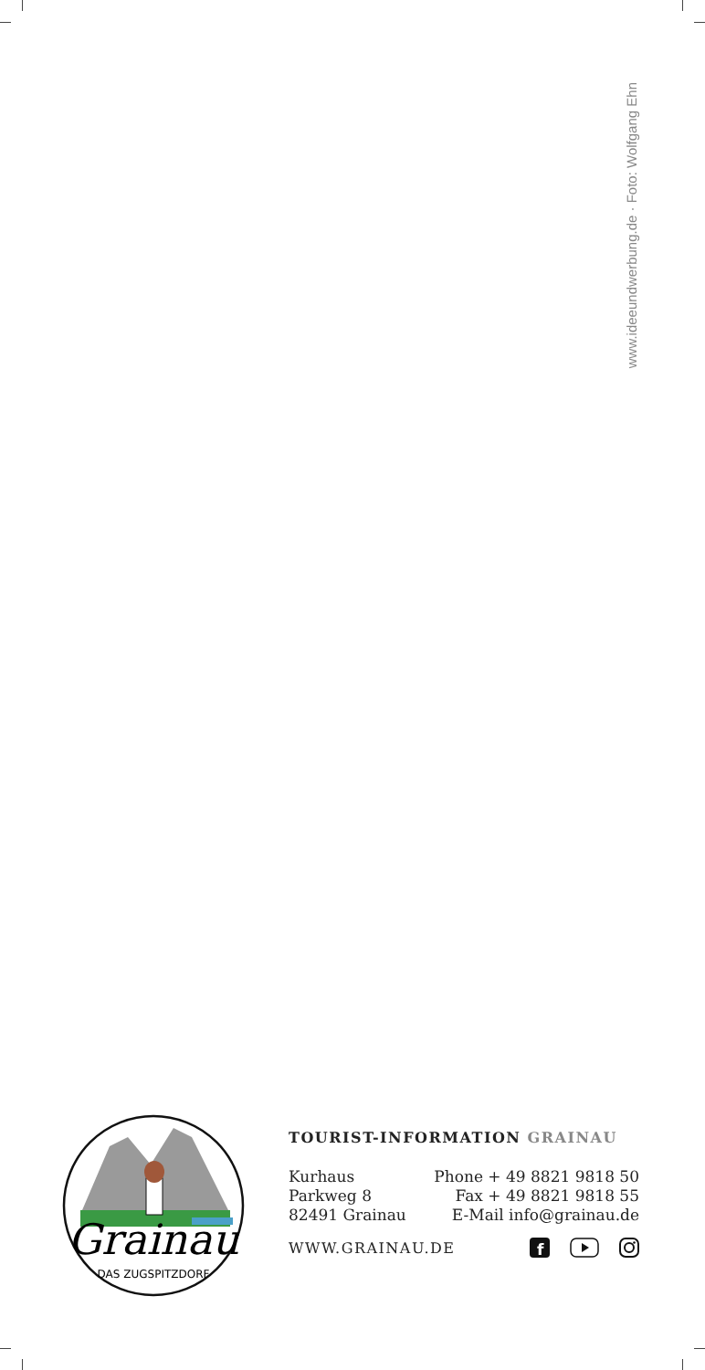www.ideeundwerbung.de · Foto: Wolfgang Ehn
Grainau
DAS ZUGSPITZDORF
TOURIST-INFORMATION GRAINAU
Kurhaus
Parkweg 8
82491 Grainau
Phone + 49 8821 9818 50
Fax + 49 8821 9818 55
E-Mail info@grainau.de
WWW.GRAINAU.DE
f